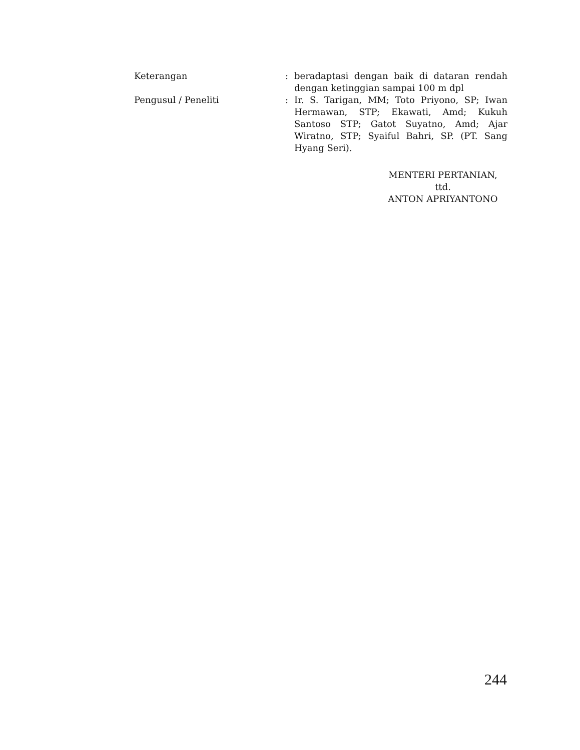| Keterangan | : | beradaptasi dengan baik di dataran rendah dengan ketinggian sampai 100 m dpl |
| Pengusul / Peneliti | : | Ir. S. Tarigan, MM; Toto Priyono, SP; Iwan Hermawan, STP; Ekawati, Amd; Kukuh Santoso STP; Gatot Suyatno, Amd; Ajar Wiratno, STP; Syaiful Bahri, SP. (PT. Sang Hyang Seri). |
MENTERI PERTANIAN,
ttd.
ANTON APRIYANTONO
244